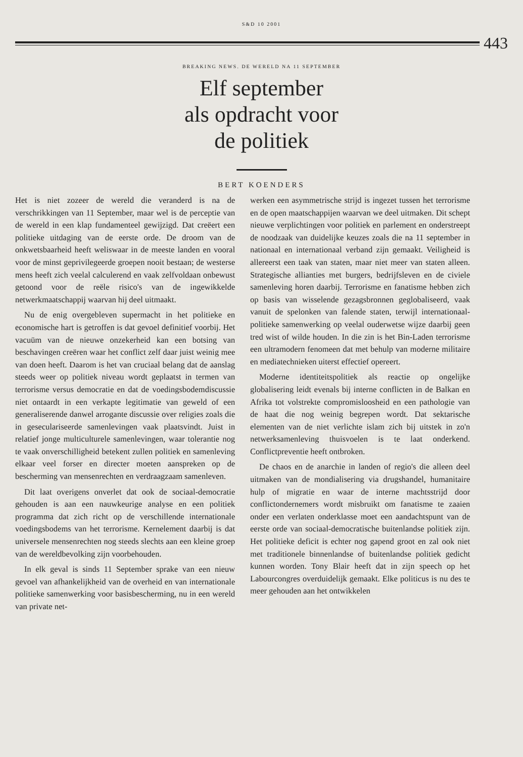S&D 10 2001
443
BREAKING NEWS. DE WERELD NA 11 SEPTEMBER
Elf september
als opdracht voor
de politiek
BERT KOENDERS
Het is niet zozeer de wereld die veranderd is na de verschrikkingen van 11 September, maar wel is de perceptie van de wereld in een klap fundamenteel gewijzigd. Dat creëert een politieke uitdaging van de eerste orde. De droom van de onkwetsbaarheid heeft weliswaar in de meeste landen en vooral voor de minst geprivilegeerde groepen nooit bestaan; de westerse mens heeft zich veelal calculerend en vaak zelfvoldaan onbewust getoond voor de reële risico's van de ingewikkelde netwerkmaatschappij waarvan hij deel uitmaakt.
Nu de enig overgebleven supermacht in het politieke en economische hart is getroffen is dat gevoel definitief voorbij. Het vacuüm van de nieuwe onzekerheid kan een botsing van beschavingen creëren waar het conflict zelf daar juist weinig mee van doen heeft. Daarom is het van cruciaal belang dat de aanslag steeds weer op politiek niveau wordt geplaatst in termen van terrorisme versus democratie en dat de voedingsbodemdiscussie niet ontaardt in een verkapte legitimatie van geweld of een generaliserende danwel arrogante discussie over religies zoals die in geseculariseerde samenlevingen vaak plaatsvindt. Juist in relatief jonge multiculturele samenlevingen, waar tolerantie nog te vaak onverschilligheid betekent zullen politiek en samenleving elkaar veel forser en directer moeten aanspreken op de bescherming van mensenrechten en verdraagzaam samenleven.
Dit laat overigens onverlet dat ook de sociaal-democratie gehouden is aan een nauwkeurige analyse en een politiek programma dat zich richt op de verschillende internationale voedingsbodems van het terrorisme. Kernelement daarbij is dat universele mensenrechten nog steeds slechts aan een kleine groep van de wereldbevolking zijn voorbehouden.
In elk geval is sinds 11 September sprake van een nieuw gevoel van afhankelijkheid van de overheid en van internationale politieke samenwerking voor basisbescherming, nu in een wereld van private net-
werken een asymmetrische strijd is ingezet tussen het terrorisme en de open maatschappijen waarvan we deel uitmaken. Dit schept nieuwe verplichtingen voor politiek en parlement en onderstreept de noodzaak van duidelijke keuzes zoals die na 11 september in nationaal en internationaal verband zijn gemaakt. Veiligheid is allereerst een taak van staten, maar niet meer van staten alleen. Strategische allianties met burgers, bedrijfsleven en de civiele samenleving horen daarbij. Terrorisme en fanatisme hebben zich op basis van wisselende gezagsbronnen geglobaliseerd, vaak vanuit de spelonken van falende staten, terwijl internationaal-politieke samenwerking op veelal ouderwetse wijze daarbij geen tred wist of wilde houden. In die zin is het Bin-Laden terrorisme een ultramodern fenomeen dat met behulp van moderne militaire en mediatechnieken uiterst effectief opereert.
Moderne identiteitspolitiek als reactie op ongelijke globalisering leidt evenals bij interne conflicten in de Balkan en Afrika tot volstrekte compromisloosheid en een pathologie van de haat die nog weinig begrepen wordt. Dat sektarische elementen van de niet verlichte islam zich bij uitstek in zo'n netwerksamenleving thuisvoelen is te laat onderkend. Conflictpreventie heeft ontbroken.
De chaos en de anarchie in landen of regio's die alleen deel uitmaken van de mondialisering via drugshandel, humanitaire hulp of migratie en waar de interne machtsstrijd door conflictondernemers wordt misbruikt om fanatisme te zaaien onder een verlaten onderklasse moet een aandachtspunt van de eerste orde van sociaal-democratische buitenlandse politiek zijn. Het politieke deficit is echter nog gapend groot en zal ook niet met traditionele binnenlandse of buitenlandse politiek gedicht kunnen worden. Tony Blair heeft dat in zijn speech op het Labourcongres overduidelijk gemaakt. Elke politicus is nu des te meer gehouden aan het ontwikkelen